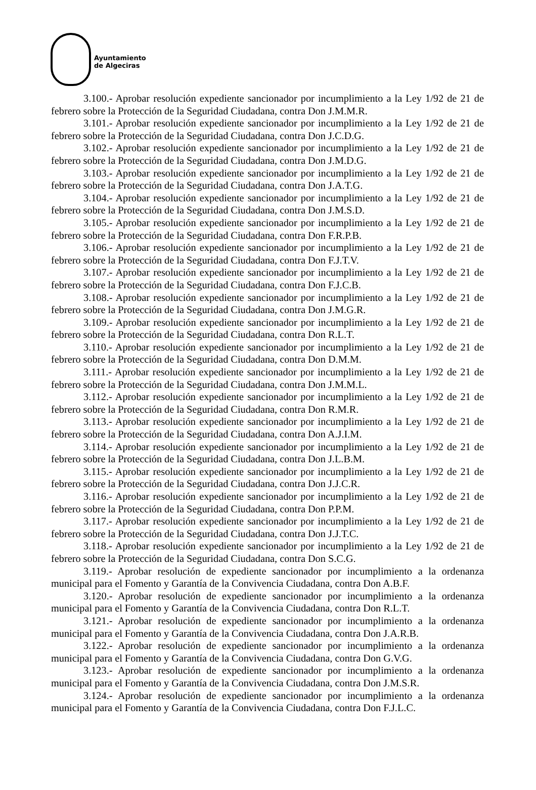Ayuntamiento
de Algeciras
3.100.- Aprobar resolución expediente sancionador por incumplimiento a la Ley 1/92 de 21 de febrero sobre la Protección de la Seguridad Ciudadana, contra Don J.M.M.R.
3.101.- Aprobar resolución expediente sancionador por incumplimiento a la Ley 1/92 de 21 de febrero sobre la Protección de la Seguridad Ciudadana, contra Don J.C.D.G.
3.102.- Aprobar resolución expediente sancionador por incumplimiento a la Ley 1/92 de 21 de febrero sobre la Protección de la Seguridad Ciudadana, contra Don J.M.D.G.
3.103.- Aprobar resolución expediente sancionador por incumplimiento a la Ley 1/92 de 21 de febrero sobre la Protección de la Seguridad Ciudadana, contra Don J.A.T.G.
3.104.- Aprobar resolución expediente sancionador por incumplimiento a la Ley 1/92 de 21 de febrero sobre la Protección de la Seguridad Ciudadana, contra Don J.M.S.D.
3.105.- Aprobar resolución expediente sancionador por incumplimiento a la Ley 1/92 de 21 de febrero sobre la Protección de la Seguridad Ciudadana, contra Don F.R.P.B.
3.106.- Aprobar resolución expediente sancionador por incumplimiento a la Ley 1/92 de 21 de febrero sobre la Protección de la Seguridad Ciudadana, contra Don F.J.T.V.
3.107.- Aprobar resolución expediente sancionador por incumplimiento a la Ley 1/92 de 21 de febrero sobre la Protección de la Seguridad Ciudadana, contra Don F.J.C.B.
3.108.- Aprobar resolución expediente sancionador por incumplimiento a la Ley 1/92 de 21 de febrero sobre la Protección de la Seguridad Ciudadana, contra Don J.M.G.R.
3.109.- Aprobar resolución expediente sancionador por incumplimiento a la Ley 1/92 de 21 de febrero sobre la Protección de la Seguridad Ciudadana, contra Don R.L.T.
3.110.- Aprobar resolución expediente sancionador por incumplimiento a la Ley 1/92 de 21 de febrero sobre la Protección de la Seguridad Ciudadana, contra Don D.M.M.
3.111.- Aprobar resolución expediente sancionador por incumplimiento a la Ley 1/92 de 21 de febrero sobre la Protección de la Seguridad Ciudadana, contra Don J.M.M.L.
3.112.- Aprobar resolución expediente sancionador por incumplimiento a la Ley 1/92 de 21 de febrero sobre la Protección de la Seguridad Ciudadana, contra Don R.M.R.
3.113.- Aprobar resolución expediente sancionador por incumplimiento a la Ley 1/92 de 21 de febrero sobre la Protección de la Seguridad Ciudadana, contra Don A.J.I.M.
3.114.- Aprobar resolución expediente sancionador por incumplimiento a la Ley 1/92 de 21 de febrero sobre la Protección de la Seguridad Ciudadana, contra Don J.L.B.M.
3.115.- Aprobar resolución expediente sancionador por incumplimiento a la Ley 1/92 de 21 de febrero sobre la Protección de la Seguridad Ciudadana, contra Don J.J.C.R.
3.116.- Aprobar resolución expediente sancionador por incumplimiento a la Ley 1/92 de 21 de febrero sobre la Protección de la Seguridad Ciudadana, contra Don P.P.M.
3.117.- Aprobar resolución expediente sancionador por incumplimiento a la Ley 1/92 de 21 de febrero sobre la Protección de la Seguridad Ciudadana, contra Don J.J.T.C.
3.118.- Aprobar resolución expediente sancionador por incumplimiento a la Ley 1/92 de 21 de febrero sobre la Protección de la Seguridad Ciudadana, contra Don S.C.G.
3.119.- Aprobar resolución de expediente sancionador por incumplimiento a la ordenanza municipal para el Fomento y Garantía de la Convivencia Ciudadana, contra Don A.B.F.
3.120.- Aprobar resolución de expediente sancionador por incumplimiento a la ordenanza municipal para el Fomento y Garantía de la Convivencia Ciudadana, contra Don R.L.T.
3.121.- Aprobar resolución de expediente sancionador por incumplimiento a la ordenanza municipal para el Fomento y Garantía de la Convivencia Ciudadana, contra Don J.A.R.B.
3.122.- Aprobar resolución de expediente sancionador por incumplimiento a la ordenanza municipal para el Fomento y Garantía de la Convivencia Ciudadana, contra Don G.V.G.
3.123.- Aprobar resolución de expediente sancionador por incumplimiento a la ordenanza municipal para el Fomento y Garantía de la Convivencia Ciudadana, contra Don J.M.S.R.
3.124.- Aprobar resolución de expediente sancionador por incumplimiento a la ordenanza municipal para el Fomento y Garantía de la Convivencia Ciudadana, contra Don F.J.L.C.